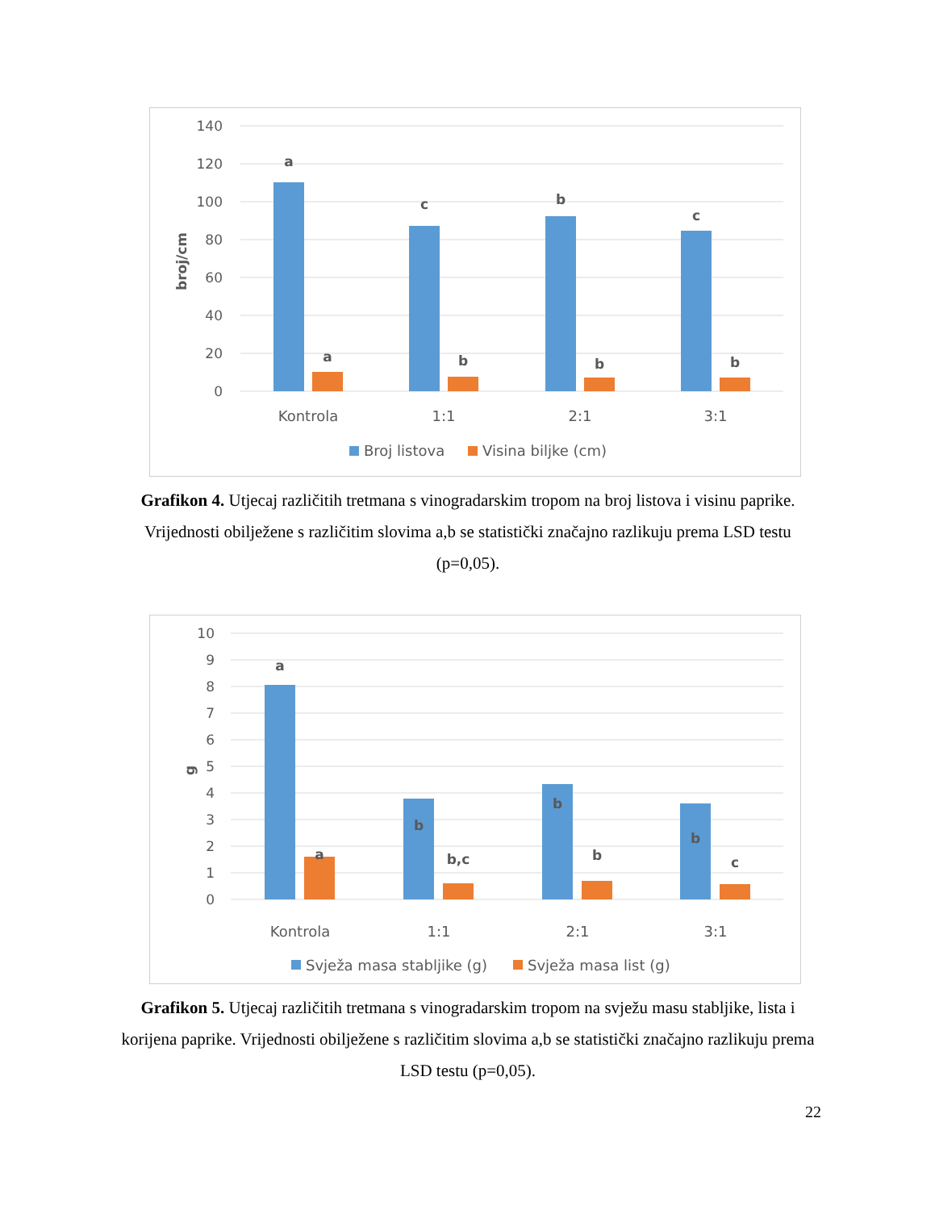140
120
100
80
60
40
20
0
broj/cm
a
c
b
c
a
b
b
b
Kontrola
1:1
2:1
3:1
Broj listova
Visina biljke (cm)
Grafikon 4. Utjecaj različitih tretmana s vinogradarskim tropom na broj listova i visinu paprike. Vrijednosti obilježene s različitim slovima a,b se statistički značajno razlikuju prema LSD testu (p=0,05).
10
9
8
7
6
5
4
3
2
1
0
g
a
b
b
b
a
b,c
b
c
Kontrola
1:1
2:1
3:1
Svježa masa stabljike (g)
Svježa masa list (g)
Grafikon 5. Utjecaj različitih tretmana s vinogradarskim tropom na svježu masu stabljike, lista i korijena paprike. Vrijednosti obilježene s različitim slovima a,b se statistički značajno razlikuju prema LSD testu (p=0,05).
22